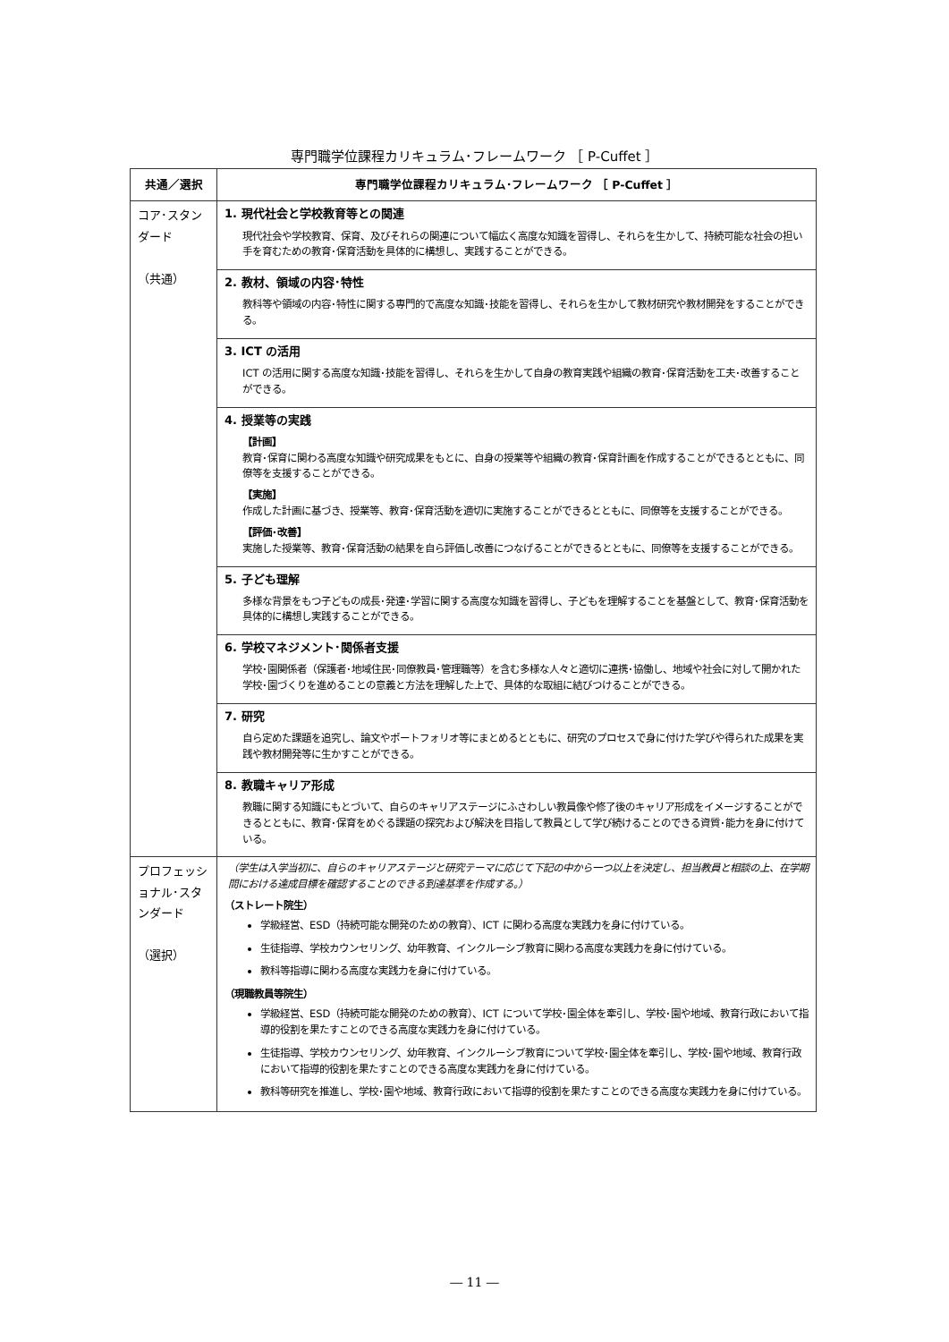専門職学位課程カリキュラム･フレームワーク ［ P-Cuffet ］
| 共通／選択 | 専門職学位課程カリキュラム･フレームワーク ［ P-Cuffet ］ |
| --- | --- |
| コア･スタンダード （共通） | 1. 現代社会と学校教育等との関連 現代社会や学校教育、保育、及びそれらの関連について幅広く高度な知識を習得し、それらを生かして、持続可能な社会の担い手を育むための教育･保育活動を具体的に構想し、実践することができる。 |
| | 2. 教材、領域の内容･特性 教科等や領域の内容･特性に関する専門的で高度な知識･技能を習得し、それらを生かして教材研究や教材開発をすることができる。 |
| | 3. ICT の活用 ICT の活用に関する高度な知識･技能を習得し、それらを生かして自身の教育実践や組織の教育･保育活動を工夫･改善することができる。 |
| | 4. 授業等の実践 【計画】 教育･保育に関わる高度な知識や研究成果をもとに、自身の授業等や組織の教育･保育計画を作成することができるとともに、同僚等を支援することができる。 【実施】 作成した計画に基づき、授業等、教育･保育活動を適切に実施することができるとともに、同僚等を支援することができる。 【評価･改善】 実施した授業等、教育･保育活動の結果を自ら評価し改善につなげることができるとともに、同僚等を支援することができる。 |
| | 5. 子ども理解 多様な背景をもつ子どもの成長･発達･学習に関する高度な知識を習得し、子どもを理解することを基盤として、教育･保育活動を具体的に構想し実践することができる。 |
| | 6. 学校マネジメント･関係者支援 学校･園関係者（保護者･地域住民･同僚教員･管理職等）を含む多様な人々と適切に連携･協働し、地域や社会に対して開かれた学校･園づくりを進めることの意義と方法を理解した上で、具体的な取組に結びつけることができる。 |
| | 7. 研究 自ら定めた課題を追究し、論文やポートフォリオ等にまとめるとともに、研究のプロセスで身に付けた学びや得られた成果を実践や教材開発等に生かすことができる。 |
| | 8. 教職キャリア形成 教職に関する知識にもとづいて、自らのキャリアステージにふさわしい教員像や修了後のキャリア形成をイメージすることができるとともに、教育･保育をめぐる課題の探究および解決を目指して教員として学び続けることのできる資質･能力を身に付けている。 |
| プロフェッショナル･スタンダード （選択） | （学生は入学当初に、自らのキャリアステージと研究テーマに応じて下記の中から一つ以上を決定し、担当教員と相談の上、在学期間における達成目標を確認することのできる到達基準を作成する。） （ストレート院生） 学級経営、ESD（持続可能な開発のための教育）、ICT に関わる高度な実践力を身に付けている。 生徒指導、学校カウンセリング、幼年教育、インクルーシブ教育に関わる高度な実践力を身に付けている。 教科等指導に関わる高度な実践力を身に付けている。 （現職教員等院生） 学級経営、ESD（持続可能な開発のための教育）、ICT について学校･園全体を牽引し、学校･園や地域、教育行政において指導的役割を果たすことのできる高度な実践力を身に付けている。 生徒指導、学校カウンセリング、幼年教育、インクルーシブ教育について学校･園全体を牽引し、学校･園や地域、教育行政において指導的役割を果たすことのできる高度な実践力を身に付けている。 教科等研究を推進し、学校･園や地域、教育行政において指導的役割を果たすことのできる高度な実践力を身に付けている。 |
― 11 ―